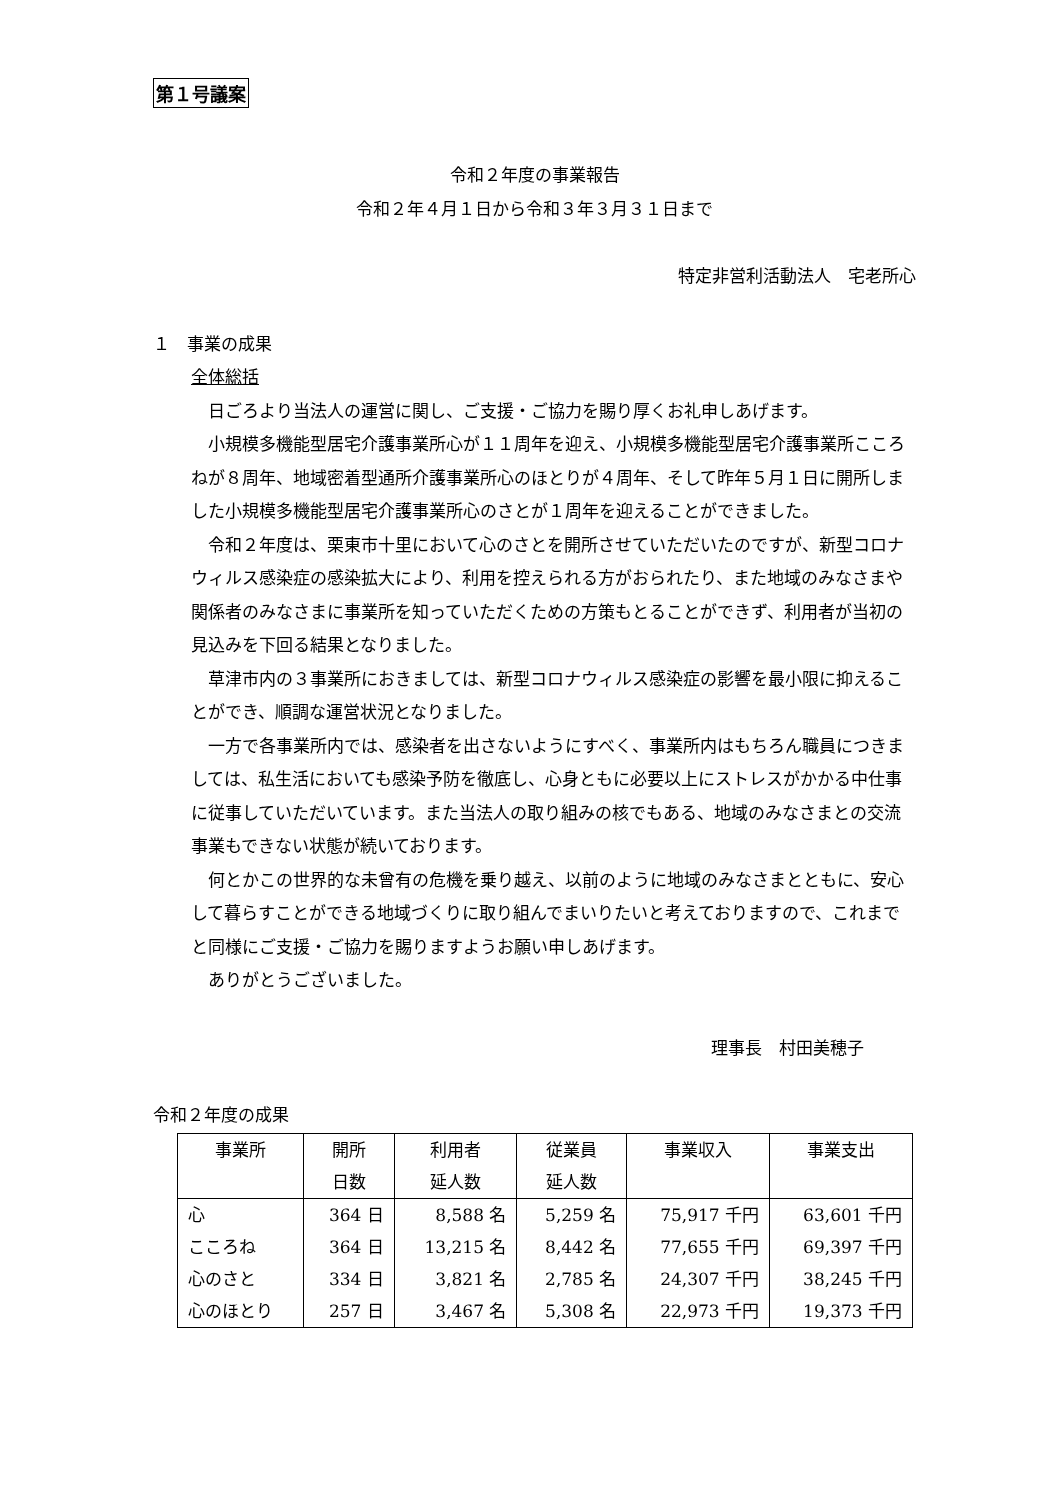第１号議案
令和２年度の事業報告
令和２年４月１日から令和３年３月３１日まで
特定非営利活動法人　宅老所心
１　事業の成果
全体総括
日ごろより当法人の運営に関し、ご支援・ご協力を賜り厚くお礼申しあげます。
小規模多機能型居宅介護事業所心が１１周年を迎え、小規模多機能型居宅介護事業所こころねが８周年、地域密着型通所介護事業所心のほとりが４周年、そして昨年５月１日に開所しました小規模多機能型居宅介護事業所心のさとが１周年を迎えることができました。
令和２年度は、栗東市十里において心のさとを開所させていただいたのですが、新型コロナウィルス感染症の感染拡大により、利用を控えられる方がおられたり、また地域のみなさまや関係者のみなさまに事業所を知っていただくための方策もとることができず、利用者が当初の見込みを下回る結果となりました。
草津市内の３事業所におきましては、新型コロナウィルス感染症の影響を最小限に抑えることができ、順調な運営状況となりました。
一方で各事業所内では、感染者を出さないようにすべく、事業所内はもちろん職員につきましては、私生活においても感染予防を徹底し、心身ともに必要以上にストレスがかかる中仕事に従事していただいています。また当法人の取り組みの核でもある、地域のみなさまとの交流事業もできない状態が続いております。
何とかこの世界的な未曾有の危機を乗り越え、以前のように地域のみなさまとともに、安心して暮らすことができる地域づくりに取り組んでまいりたいと考えておりますので、これまでと同様にご支援・ご協力を賜りますようお願い申しあげます。
ありがとうございました。
理事長　村田美穂子
令和２年度の成果
| 事業所 | 開所 日数 | 利用者 延人数 | 従業員 延人数 | 事業収入 | 事業支出 |
| --- | --- | --- | --- | --- | --- |
| 心 | 364 日 | 8,588 名 | 5,259 名 | 75,917 千円 | 63,601 千円 |
| こころね | 364 日 | 13,215 名 | 8,442 名 | 77,655 千円 | 69,397 千円 |
| 心のさと | 334 日 | 3,821 名 | 2,785 名 | 24,307 千円 | 38,245 千円 |
| 心のほとり | 257 日 | 3,467 名 | 5,308 名 | 22,973 千円 | 19,373 千円 |